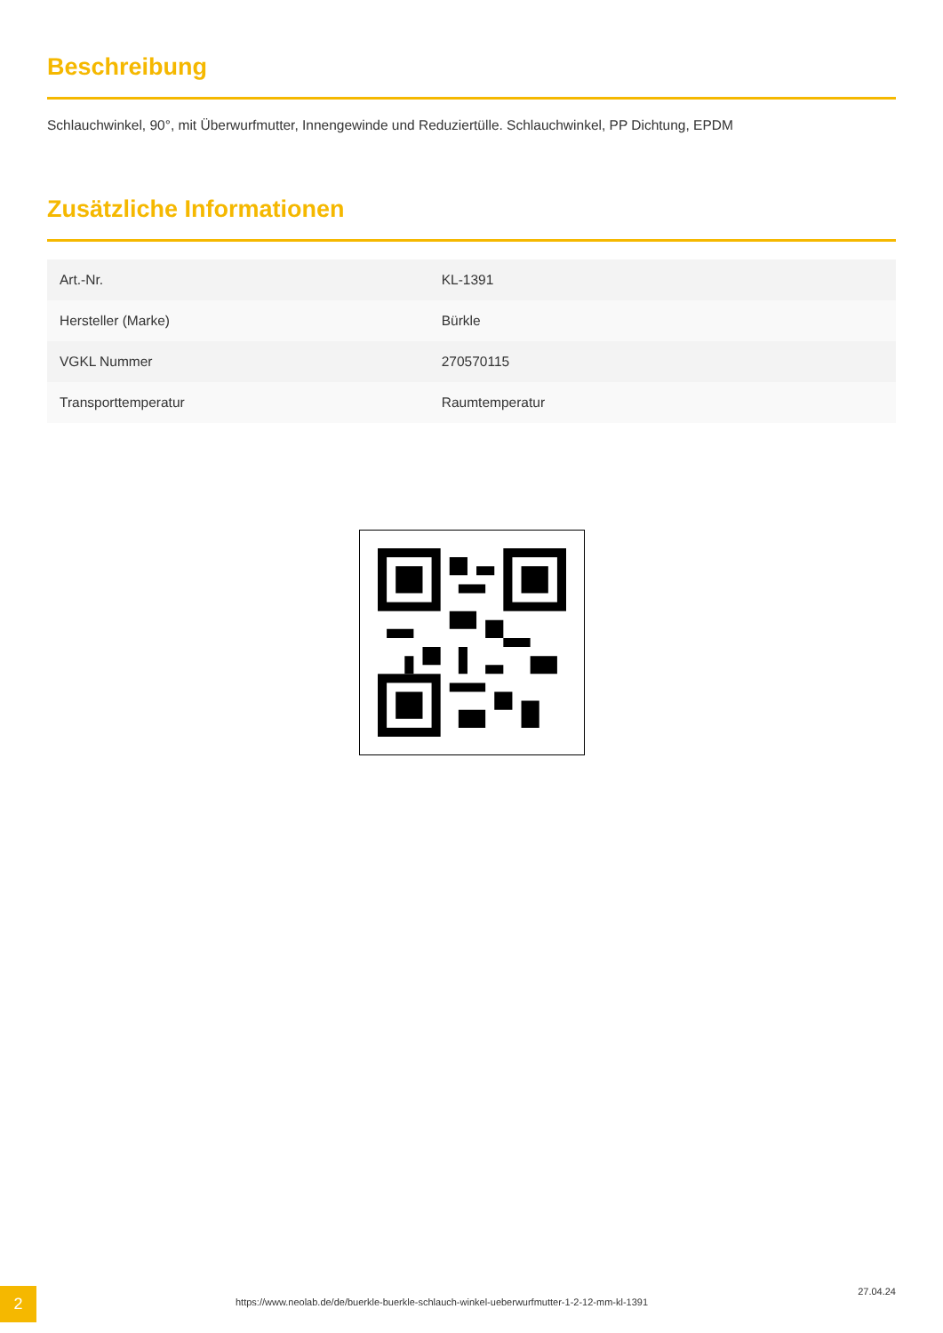Beschreibung
Schlauchwinkel, 90°, mit Überwurfmutter, Innengewinde und Reduziertülle. Schlauchwinkel, PP Dichtung, EPDM
Zusätzliche Informationen
| Art.-Nr. | KL-1391 |
| Hersteller (Marke) | Bürkle |
| VGKL Nummer | 270570115 |
| Transporttemperatur | Raumtemperatur |
2
https://www.neolab.de/de/buerkle-buerkle-schlauch-winkel-ueberwurfmutter-1-2-12-mm-kl-1391
27.04.24